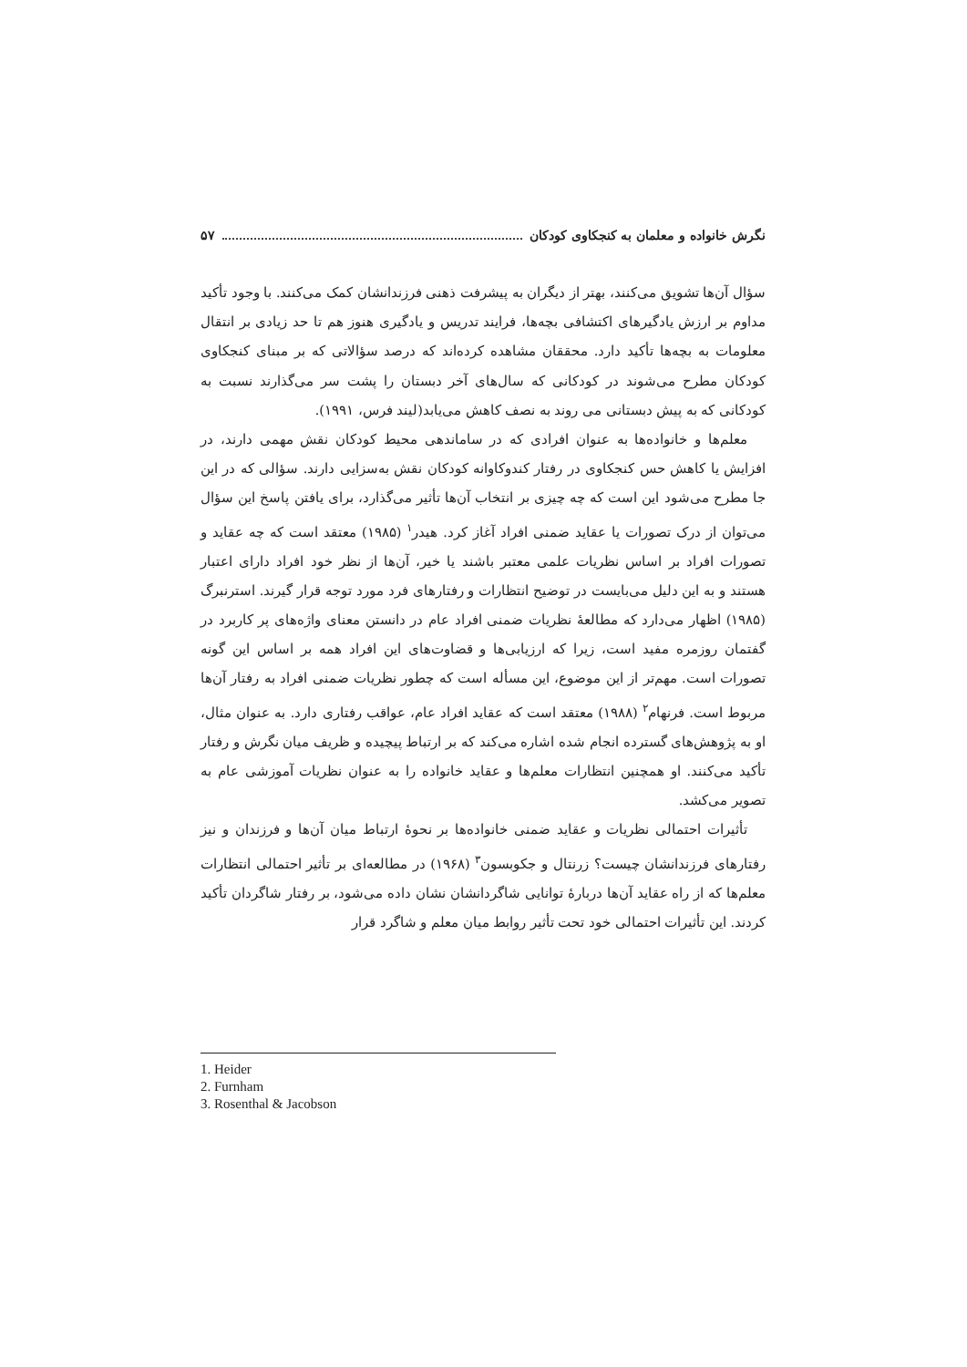نگرش خانواده و معلمان به کنجکاوی کودکان ۵۷
سؤال آن‌ها تشویق می‌کنند، بهتر از دیگران به پیشرفت ذهنی فرزندانشان کمک می‌کنند. با وجود تأکید مداوم بر ارزش یادگیرهای اکتشافی بچه‌ها، فرایند تدریس و یادگیری هنوز هم تا حد زیادی بر انتقال معلومات به بچه‌ها تأکید دارد. محققان مشاهده کرده‌اند که درصد سؤالاتی که بر مبنای کنجکاوی کودکان مطرح می‌شوند در کودکانی که سال‌های آخر دبستان را پشت سر می‌گذارند نسبت به کودکانی که به پیش دبستانی می روند به نصف کاهش می‌یابد(لیند فرس، ۱۹۹۱).
معلم‌ها و خانواده‌ها به عنوان افرادی که در ساماندهی محیط کودکان نقش مهمی دارند، در افزایش یا کاهش حس کنجکاوی در رفتار کندوکاوانه کودکان نقش به‌سزایی دارند. سؤالی که در این جا مطرح می‌شود این است که چه چیزی بر انتخاب آن‌ها تأثیر می‌گذارد، برای یافتن پاسخ این سؤال می‌توان از درک تصورات یا عقاید ضمنی افراد آغاز کرد. هیدر<sup>۱</sup> (۱۹۸۵) معتقد است که چه عقاید و تصورات افراد بر اساس نظریات علمی معتبر باشند یا خیر، آن‌ها از نظر خود افراد دارای اعتبار هستند و به این دلیل می‌بایست در توضیح انتظارات و رفتارهای فرد مورد توجه قرار گیرند. استرنبرگ (۱۹۸۵) اظهار می‌دارد که مطالعهٔ نظریات ضمنی افراد عام در دانستن معنای واژه‌های پر کاربرد در گفتمان روزمره مفید است، زیرا که ارزیابی‌ها و قضاوت‌های این افراد همه بر اساس این گونه تصورات است. مهم‌تر از این موضوع، این مسأله است که چطور نظریات ضمنی افراد به رفتار آن‌ها مربوط است. فرنهام<sup>۲</sup> (۱۹۸۸) معتقد است که عقاید افراد عام، عواقب رفتاری دارد. به عنوان مثال، او به پژوهش‌های گسترده انجام شده اشاره می‌کند که بر ارتباط پیچیده و ظریف میان نگرش و رفتار تأکید می‌کنند. او همچنین انتظارات معلم‌ها و عقاید خانواده را به عنوان نظریات آموزشی عام به تصویر می‌کشد.
تأثیرات احتمالی نظریات و عقاید ضمنی خانواده‌ها بر نحوهٔ ارتباط میان آن‌ها و فرزندان و نیز رفتارهای فرزندانشان چیست؟ زرنتال و جکوبسون<sup>۳</sup> (۱۹۶۸) در مطالعه‌ای بر تأثیر احتمالی انتظارات معلم‌ها که از راه عقاید آن‌ها دربارهٔ توانایی شاگردانشان نشان داده می‌شود، بر رفتار شاگردان تأکید کردند. این تأثیرات احتمالی خود تحت تأثیر روابط میان معلم و شاگرد قرار
1. Heider
2. Furnham
3. Rosenthal & Jacobson